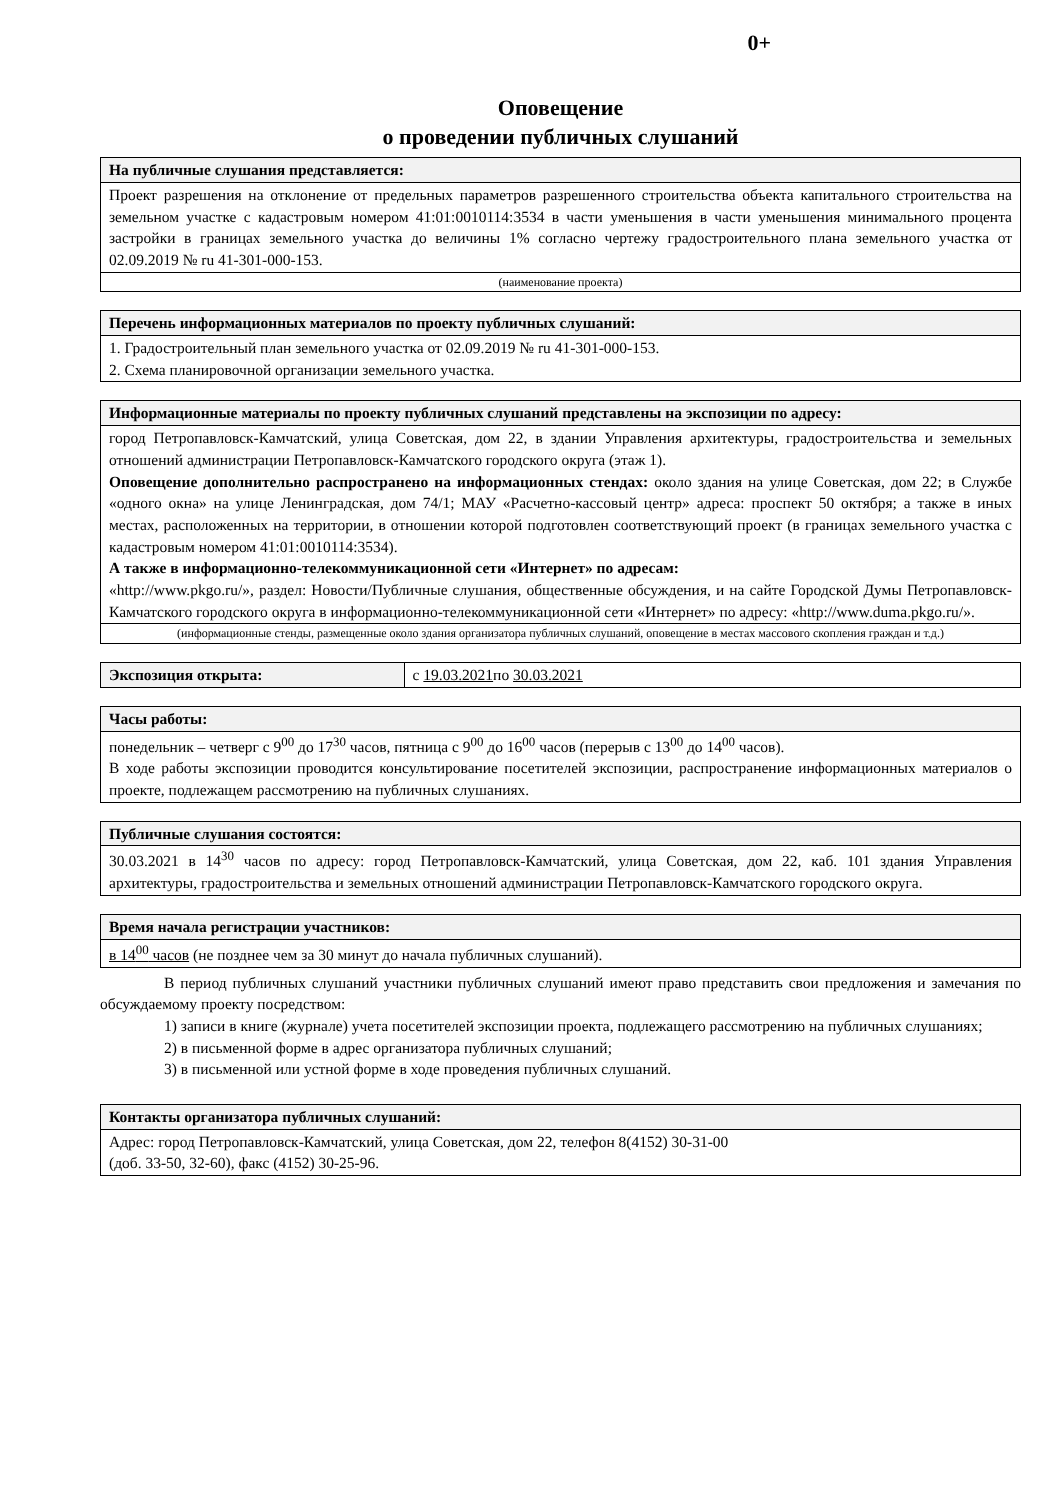0+
Оповещение
о проведении публичных слушаний
| На публичные слушания представляется: |
| --- |
| Проект разрешения на отклонение от предельных параметров разрешенного строительства объекта капитального строительства на земельном участке с кадастровым номером 41:01:0010114:3534 в части уменьшения в части уменьшения минимального процента застройки в границах земельного участка до величины 1% согласно чертежу градостроительного плана земельного участка от 02.09.2019 № ru 41-301-000-153. |
| (наименование проекта) |
| Перечень информационных материалов по проекту публичных слушаний: |
| --- |
| 1. Градостроительный план земельного участка от 02.09.2019 № ru 41-301-000-153. 2. Схема планировочной организации земельного участка. |
| Информационные материалы по проекту публичных слушаний представлены на экспозиции по адресу: |
| --- |
| город Петропавловск-Камчатский, улица Советская, дом 22, в здании Управления архитектуры, градостроительства и земельных отношений администрации Петропавловск-Камчатского городского округа (этаж 1). Оповещение дополнительно распространено на информационных стендах: около здания на улице Советская, дом 22; в Службе «одного окна» на улице Ленинградская, дом 74/1; МАУ «Расчетно-кассовый центр» адреса: проспект 50 октября; а также в иных местах, расположенных на территории, в отношении которой подготовлен соответствующий проект (в границах земельного участка с кадастровым номером 41:01:0010114:3534). А также в информационно-телекоммуникационной сети «Интернет» по адресам: «http://www.pkgo.ru/», раздел: Новости/Публичные слушания, общественные обсуждения, и на сайте Городской Думы Петропавловск-Камчатского городского округа в информационно-телекоммуникационной сети «Интернет» по адресу: «http://www.duma.pkgo.ru/». |
| (информационные стенды, размещенные около здания организатора публичных слушаний, оповещение в местах массового скопления граждан и т.д.) |
| Экспозиция открыта: | с 19.03.2021 по 30.03.2021 |
| Часы работы: |
| --- |
| понедельник – четверг с 9<sup>00</sup> до 17<sup>30</sup> часов, пятница с 9<sup>00</sup> до 16<sup>00</sup> часов (перерыв с 13<sup>00</sup> до 14<sup>00</sup> часов). В ходе работы экспозиции проводится консультирование посетителей экспозиции, распространение информационных материалов о проекте, подлежащем рассмотрению на публичных слушаниях. |
| Публичные слушания состоятся: |
| --- |
| 30.03.2021 в 14<sup>30</sup> часов по адресу: город Петропавловск-Камчатский, улица Советская, дом 22, каб. 101 здания Управления архитектуры, градостроительства и земельных отношений администрации Петропавловск-Камчатского городского округа. |
| Время начала регистрации участников: |
| --- |
| в 14<sup>00</sup> часов (не позднее чем за 30 минут до начала публичных слушаний). |
В период публичных слушаний участники публичных слушаний имеют право представить свои предложения и замечания по обсуждаемому проекту посредством:
1) записи в книге (журнале) учета посетителей экспозиции проекта, подлежащего рассмотрению на публичных слушаниях;
2) в письменной форме в адрес организатора публичных слушаний;
3) в письменной или устной форме в ходе проведения публичных слушаний.
| Контакты организатора публичных слушаний: |
| --- |
| Адрес: город Петропавловск-Камчатский, улица Советская, дом 22, телефон 8(4152) 30-31-00 (доб. 33-50, 32-60), факс (4152) 30-25-96. |